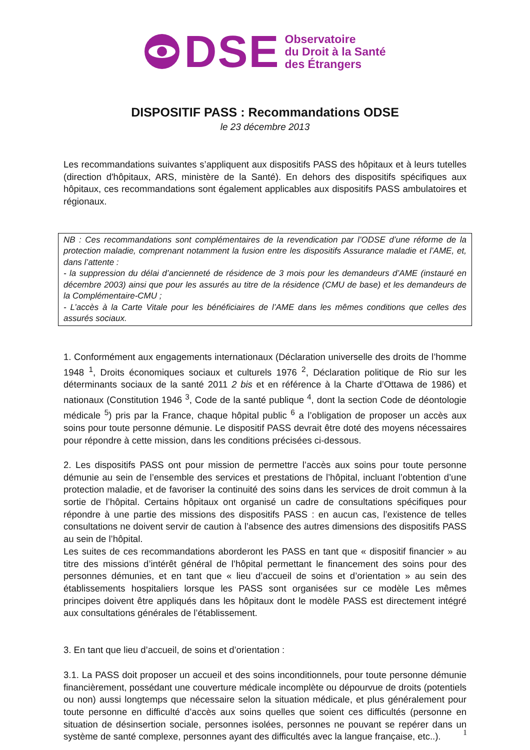DSE
Observatoire
du Droit à la Santé
des Étrangers
DISPOSITIF PASS : Recommandations ODSE
le 23 décembre 2013
Les recommandations suivantes s’appliquent aux dispositifs PASS des hôpitaux et à leurs tutelles (direction d'hôpitaux, ARS, ministère de la Santé). En dehors des dispositifs spécifiques aux hôpitaux, ces recommandations sont également applicables aux dispositifs PASS ambulatoires et régionaux.
NB : Ces recommandations sont complémentaires de la revendication par l’ODSE d’une réforme de la protection maladie, comprenant notamment la fusion entre les dispositifs Assurance maladie et l’AME, et, dans l’attente :
- la suppression du délai d’ancienneté de résidence de 3 mois pour les demandeurs d’AME (instauré en décembre 2003) ainsi que pour les assurés au titre de la résidence (CMU de base) et les demandeurs de la Complémentaire-CMU ;
- L’accès à la Carte Vitale pour les bénéficiaires de l’AME dans les mêmes conditions que celles des assurés sociaux.
1. Conformément aux engagements internationaux (Déclaration universelle des droits de l’homme 1948 <sup>1</sup>, Droits économiques sociaux et culturels 1976 <sup>2</sup>, Déclaration politique de Rio sur les déterminants sociaux de la santé 2011 2 bis et en référence à la Charte d’Ottawa de 1986) et nationaux (Constitution 1946 <sup>3</sup>, Code de la santé publique <sup>4</sup>, dont la section Code de déontologie médicale <sup>5</sup>) pris par la France, chaque hôpital public <sup>6</sup> a l’obligation de proposer un accès aux soins pour toute personne démunie. Le dispositif PASS devrait être doté des moyens nécessaires pour répondre à cette mission, dans les conditions précisées ci-dessous.
2. Les dispositifs PASS ont pour mission de permettre l’accès aux soins pour toute personne démunie au sein de l’ensemble des services et prestations de l’hôpital, incluant l’obtention d’une protection maladie, et de favoriser la continuité des soins dans les services de droit commun à la sortie de l’hôpital. Certains hôpitaux ont organisé un cadre de consultations spécifiques pour répondre à une partie des missions des dispositifs PASS : en aucun cas, l’existence de telles consultations ne doivent servir de caution à l’absence des autres dimensions des dispositifs PASS au sein de l’hôpital.
Les suites de ces recommandations aborderont les PASS en tant que « dispositif financier » au titre des missions d’intérêt général de l’hôpital permettant le financement des soins pour des personnes démunies, et en tant que « lieu d’accueil de soins et d’orientation » au sein des établissements hospitaliers lorsque les PASS sont organisées sur ce modèle Les mêmes principes doivent être appliqués dans les hôpitaux dont le modèle PASS est directement intégré aux consultations générales de l’établissement.
3. En tant que lieu d’accueil, de soins et d’orientation :
3.1. La PASS doit proposer un accueil et des soins inconditionnels, pour toute personne démunie financièrement, possédant une couverture médicale incomplète ou dépourvue de droits (potentiels ou non) aussi longtemps que nécessaire selon la situation médicale, et plus généralement pour toute personne en difficulté d’accès aux soins quelles que soient ces difficultés (personne en situation de désinsertion sociale, personnes isolées, personnes ne pouvant se repérer dans un système de santé complexe, personnes ayant des difficultés avec la langue française, etc..).
1